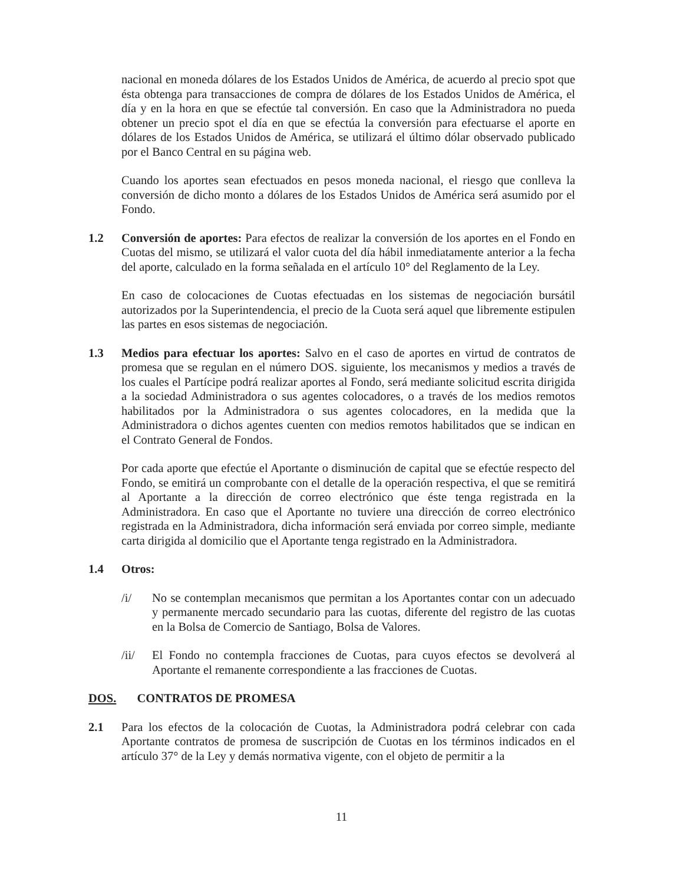nacional en moneda dólares de los Estados Unidos de América, de acuerdo al precio spot que ésta obtenga para transacciones de compra de dólares de los Estados Unidos de América, el día y en la hora en que se efectúe tal conversión. En caso que la Administradora no pueda obtener un precio spot el día en que se efectúa la conversión para efectuarse el aporte en dólares de los Estados Unidos de América, se utilizará el último dólar observado publicado por el Banco Central en su página web.
Cuando los aportes sean efectuados en pesos moneda nacional, el riesgo que conlleva la conversión de dicho monto a dólares de los Estados Unidos de América será asumido por el Fondo.
1.2 Conversión de aportes: Para efectos de realizar la conversión de los aportes en el Fondo en Cuotas del mismo, se utilizará el valor cuota del día hábil inmediatamente anterior a la fecha del aporte, calculado en la forma señalada en el artículo 10° del Reglamento de la Ley.
En caso de colocaciones de Cuotas efectuadas en los sistemas de negociación bursátil autorizados por la Superintendencia, el precio de la Cuota será aquel que libremente estipulen las partes en esos sistemas de negociación.
1.3 Medios para efectuar los aportes: Salvo en el caso de aportes en virtud de contratos de promesa que se regulan en el número DOS. siguiente, los mecanismos y medios a través de los cuales el Partícipe podrá realizar aportes al Fondo, será mediante solicitud escrita dirigida a la sociedad Administradora o sus agentes colocadores, o a través de los medios remotos habilitados por la Administradora o sus agentes colocadores, en la medida que la Administradora o dichos agentes cuenten con medios remotos habilitados que se indican en el Contrato General de Fondos.
Por cada aporte que efectúe el Aportante o disminución de capital que se efectúe respecto del Fondo, se emitirá un comprobante con el detalle de la operación respectiva, el que se remitirá al Aportante a la dirección de correo electrónico que éste tenga registrada en la Administradora. En caso que el Aportante no tuviere una dirección de correo electrónico registrada en la Administradora, dicha información será enviada por correo simple, mediante carta dirigida al domicilio que el Aportante tenga registrado en la Administradora.
1.4 Otros:
/i/ No se contemplan mecanismos que permitan a los Aportantes contar con un adecuado y permanente mercado secundario para las cuotas, diferente del registro de las cuotas en la Bolsa de Comercio de Santiago, Bolsa de Valores.
/ii/ El Fondo no contempla fracciones de Cuotas, para cuyos efectos se devolverá al Aportante el remanente correspondiente a las fracciones de Cuotas.
DOS. CONTRATOS DE PROMESA
2.1 Para los efectos de la colocación de Cuotas, la Administradora podrá celebrar con cada Aportante contratos de promesa de suscripción de Cuotas en los términos indicados en el artículo 37° de la Ley y demás normativa vigente, con el objeto de permitir a la
11